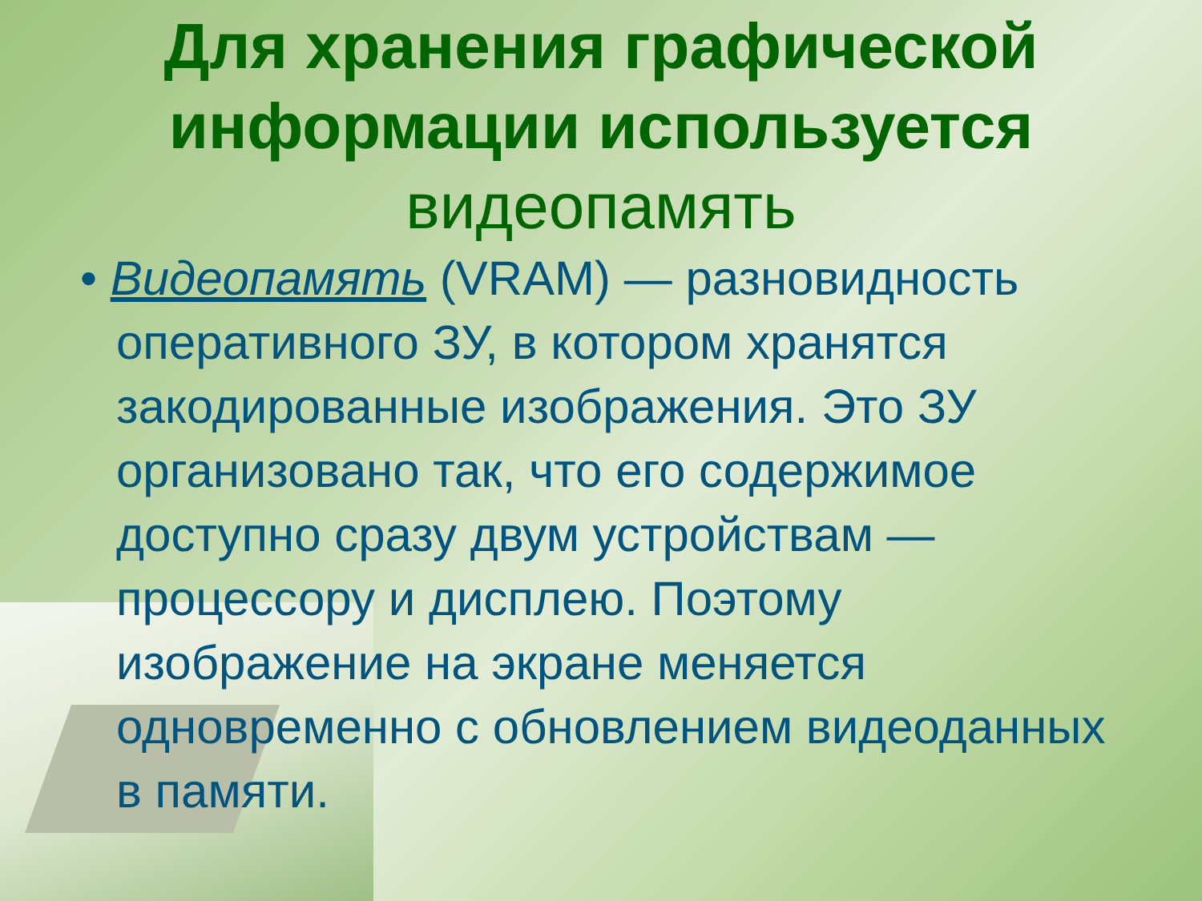Для хранения графической информации используется видеопамять
• Видеопамять (VRAM) — разновидность оперативного ЗУ, в котором хранятся закодированные изображения. Это ЗУ организовано так, что его содержимое доступно сразу двум устройствам — процессору и дисплею. Поэтому изображение на экране меняется одновременно с обновлением видеоданных в памяти.